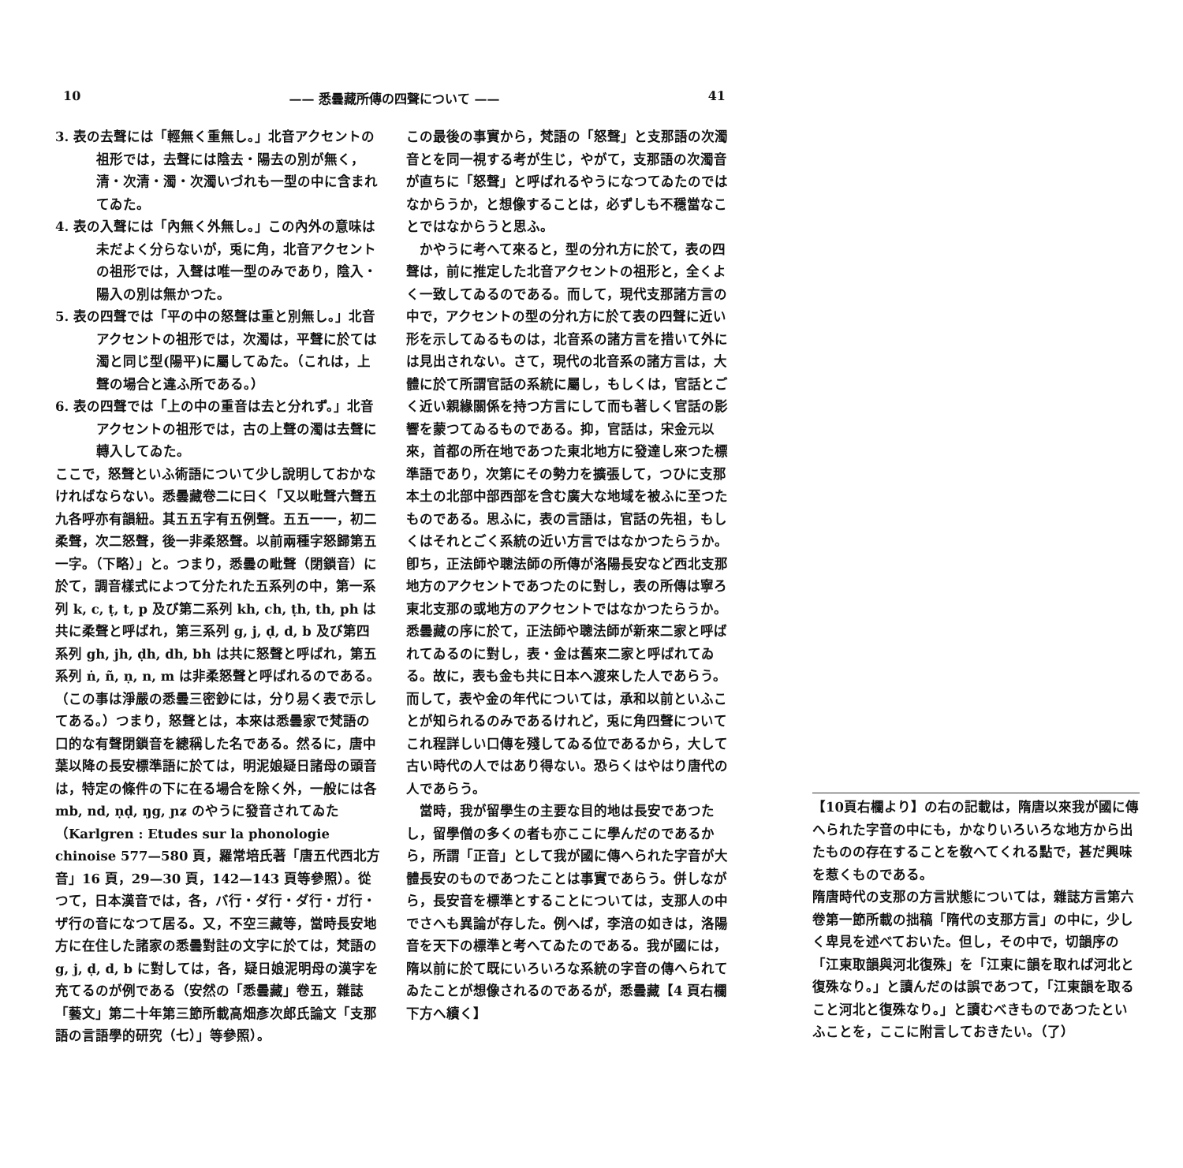10 —— 悉曇藏所傳の四聲について —— 41
3. 表の去聲には「輕無く重無し。」北音アクセントの祖形では，去聲には陰去・陽去の別が無く，清・次清・濁・次濁いづれも一型の中に含まれてゐた。
4. 表の入聲には「內無く外無し。」この內外の意味は未だよく分らないが，兎に角，北音アクセントの祖形では，入聲は唯一型のみであり，陰入・陽入の別は無かつた。
5. 表の四聲では「平の中の怒聲は重と別無し。」北音アクセントの祖形では，次濁は，平聲に於ては濁と同じ型(陽平)に屬してゐた。（これは，上聲の場合と違ふ所である。）
6. 表の四聲では「上の中の重音は去と分れず。」北音アクセントの祖形では，古の上聲の濁は去聲に轉入してゐた。
ここで，怒聲といふ術語について少し說明しておかなければならない。悉曇藏卷二に曰く「又以毗聲六聲五九各呼亦有韻紐。其五五字有五例聲。五五一一，初二柔聲，次二怒聲，後一非柔怒聲。以前兩種字怒歸第五一字。（下略）」と。つまり，悉曇の毗聲（閉鎖音）に於て，調音樣式によつて分たれた五系列の中，第一系列 k, c, ṭ, t, p 及び第二系列 kh, ch, ṭh, th, ph は共に柔聲と呼ばれ，第三系列 g, j, ḍ, d, b 及び第四系列 gh, jh, ḍh, dh, bh は共に怒聲と呼ばれ，第五系列 ṅ, ñ, ṇ, n, m は非柔怒聲と呼ばれるのである。（この事は淨嚴の悉曇三密鈔には，分り易く表で示してある。）つまり，怒聲とは，本來は悉曇家で梵語の口的な有聲閉鎖音を總稱した名である。然るに，唐中葉以降の長安標準語に於ては，明泥娘疑日諸母の頭音は，特定の條件の下に在る場合を除く外，一般には各 mb, nd, ṇḍ, ŋg, ɲʑ のやうに發音されてゐた（Karlgren : Etudes sur la phonologie chinoise 577—580 頁，羅常培氏著「唐五代西北方音」16 頁，29—30 頁，142—143 頁等參照）。從つて，日本漢音では，各，バ行・ダ行・ダ行・ガ行・ザ行の音になつて居る。又，不空三藏等，當時長安地方に在住した諸家の悉曇對註の文字に於ては，梵語の g, j, ḍ, d, b に對しては，各，疑日娘泥明母の漢字を充てるのが例である（安然の「悉曇藏」卷五，雜誌「藝文」第二十年第三節所載高畑彥次郎氏論文「支那語の言語學的研究（七）」等參照）。
この最後の事實から，梵語の「怒聲」と支那語の次濁音とを同一視する考が生じ，やがて，支那語の次濁音が直ちに「怒聲」と呼ばれるやうになつてゐたのではなからうか，と想像することは，必ずしも不穩當なことではなからうと思ふ。
　かやうに考へて來ると，型の分れ方に於て，表の四聲は，前に推定した北音アクセントの祖形と，全くよく一致してゐるのである。而して，現代支那諸方言の中で，アクセントの型の分れ方に於て表の四聲に近い形を示してゐるものは，北音系の諸方言を措いて外には見出されない。さて，現代の北音系の諸方言は，大體に於て所謂官話の系統に屬し，もしくは，官話とごく近い親緣關係を持つ方言にして而も著しく官話の影響を蒙つてゐるものである。抑，官話は，宋金元以來，首都の所在地であつた東北地方に發達し來つた標準語であり，次第にその勢力を擴張して，つひに支那本土の北部中部西部を含む廣大な地域を被ふに至つたものである。思ふに，表の言語は，官話の先祖，もしくはそれとごく系統の近い方言ではなかつたらうか。卽ち，正法師や聰法師の所傳が洛陽長安など西北支那地方のアクセントであつたのに對し，表の所傳は寧ろ東北支那の或地方のアクセントではなかつたらうか。悉曇藏の序に於て，正法師や聰法師が新來二家と呼ばれてゐるのに對し，表・金は舊來二家と呼ばれてゐる。故に，表も金も共に日本へ渡來した人であらう。而して，表や金の年代については，承和以前といふことが知られるのみであるけれど，兎に角四聲についてこれ程詳しい口傳を殘してゐる位であるから，大して古い時代の人ではあり得ない。恐らくはやはり唐代の人であらう。
　當時，我が留學生の主要な目的地は長安であつたし，留學僧の多くの者も亦ここに學んだのであるから，所謂「正音」として我が國に傳へられた字音が大體長安のものであつたことは事實であらう。併しながら，長安音を標準とすることについては，支那人の中でさへも異論が存した。例へば，李涪の如きは，洛陽音を天下の標準と考へてゐたのである。我が國には，隋以前に於て既にいろいろな系統の字音の傳へられてゐたことが想像されるのであるが，悉曇藏【4 頁右欄下方へ續く】
【10頁右欄より】の右の記載は，隋唐以來我が國に傳へられた字音の中にも，かなりいろいろな地方から出たものの存在することを敎へてくれる點で，甚だ興味を惹くものである。
隋唐時代の支那の方言狀態については，雜誌方言第六卷第一節所載の拙稿「隋代の支那方言」の中に，少しく卑見を述べておいた。但し，その中で，切韻序の「江東取韻與河北復殊」を「江東に韻を取れば河北と復殊なり。」と讀んだのは誤であつて，「江東韻を取ること河北と復殊なり。」と讀むべきものであつたといふことを，ここに附言しておきたい。（了）